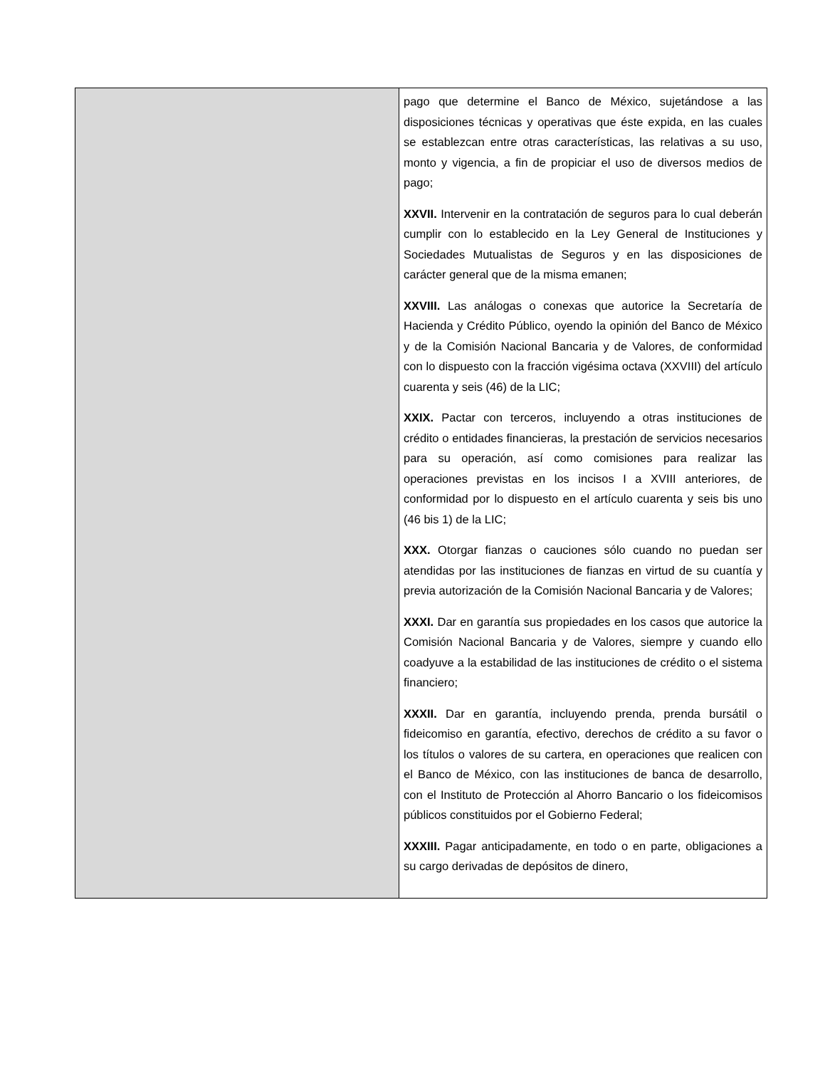| | pago que determine el Banco de México, sujetándose a las disposiciones técnicas y operativas que éste expida, en las cuales se establezcan entre otras características, las relativas a su uso, monto y vigencia, a fin de propiciar el uso de diversos medios de pago; XXVII. Intervenir en la contratación de seguros para lo cual deberán cumplir con lo establecido en la Ley General de Instituciones y Sociedades Mutualistas de Seguros y en las disposiciones de carácter general que de la misma emanen; XXVIII. Las análogas o conexas que autorice la Secretaría de Hacienda y Crédito Público, oyendo la opinión del Banco de México y de la Comisión Nacional Bancaria y de Valores, de conformidad con lo dispuesto con la fracción vigésima octava (XXVIII) del artículo cuarenta y seis (46) de la LIC; XXIX. Pactar con terceros, incluyendo a otras instituciones de crédito o entidades financieras, la prestación de servicios necesarios para su operación, así como comisiones para realizar las operaciones previstas en los incisos I a XVIII anteriores, de conformidad por lo dispuesto en el artículo cuarenta y seis bis uno (46 bis 1) de la LIC; XXX. Otorgar fianzas o cauciones sólo cuando no puedan ser atendidas por las instituciones de fianzas en virtud de su cuantía y previa autorización de la Comisión Nacional Bancaria y de Valores; XXXI. Dar en garantía sus propiedades en los casos que autorice la Comisión Nacional Bancaria y de Valores, siempre y cuando ello coadyuve a la estabilidad de las instituciones de crédito o el sistema financiero; XXXII. Dar en garantía, incluyendo prenda, prenda bursátil o fideicomiso en garantía, efectivo, derechos de crédito a su favor o los títulos o valores de su cartera, en operaciones que realicen con el Banco de México, con las instituciones de banca de desarrollo, con el Instituto de Protección al Ahorro Bancario o los fideicomisos públicos constituidos por el Gobierno Federal; XXXIII. Pagar anticipadamente, en todo o en parte, obligaciones a su cargo derivadas de depósitos de dinero, |